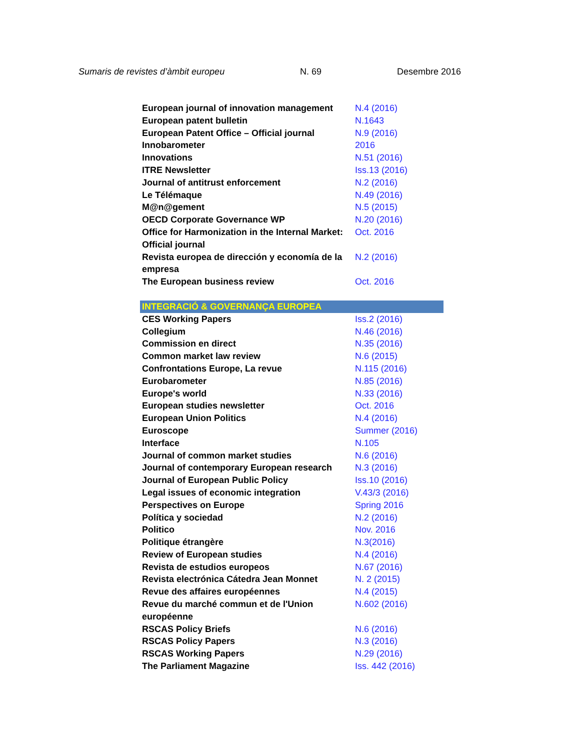Sumaris de revistes d’àmbit europeu N. 69 Desembre 2016
| European journal of innovation management | N.4 (2016) |
| European patent bulletin | N.1643 |
| European Patent Office – Official journal | N.9 (2016) |
| Innobarometer | 2016 |
| Innovations | N.51 (2016) |
| ITRE Newsletter | Iss.13 (2016) |
| Journal of antitrust enforcement | N.2 (2016) |
| Le Télémaque | N.49 (2016) |
| M@n@gement | N.5 (2015) |
| OECD Corporate Governance WP | N.20 (2016) |
| Office for Harmonization in the Internal Market: Official journal | Oct. 2016 |
| Revista europea de dirección y economía de la empresa | N.2 (2016) |
| The European business review | Oct. 2016 |
| INTEGRACIÓ & GOVERNANÇA EUROPEA | |
| CES Working Papers | Iss.2 (2016) |
| Collegium | N.46 (2016) |
| Commission en direct | N.35 (2016) |
| Common market law review | N.6 (2015) |
| Confrontations Europe, La revue | N.115 (2016) |
| Eurobarometer | N.85 (2016) |
| Europe's world | N.33 (2016) |
| European studies newsletter | Oct. 2016 |
| European Union Politics | N.4 (2016) |
| Euroscope | Summer (2016) |
| Interface | N.105 |
| Journal of common market studies | N.6 (2016) |
| Journal of contemporary European research | N.3 (2016) |
| Journal of European Public Policy | Iss.10 (2016) |
| Legal issues of economic integration | V.43/3 (2016) |
| Perspectives on Europe | Spring 2016 |
| Política y sociedad | N.2 (2016) |
| Politico | Nov. 2016 |
| Politique étrangère | N.3(2016) |
| Review of European studies | N.4 (2016) |
| Revista de estudios europeos | N.67 (2016) |
| Revista electrónica Cátedra Jean Monnet | N. 2 (2015) |
| Revue des affaires européennes | N.4 (2015) |
| Revue du marché commun et de l'Union européenne | N.602 (2016) |
| RSCAS Policy Briefs | N.6 (2016) |
| RSCAS Policy Papers | N.3 (2016) |
| RSCAS Working Papers | N.29 (2016) |
| The Parliament Magazine | Iss. 442 (2016) |